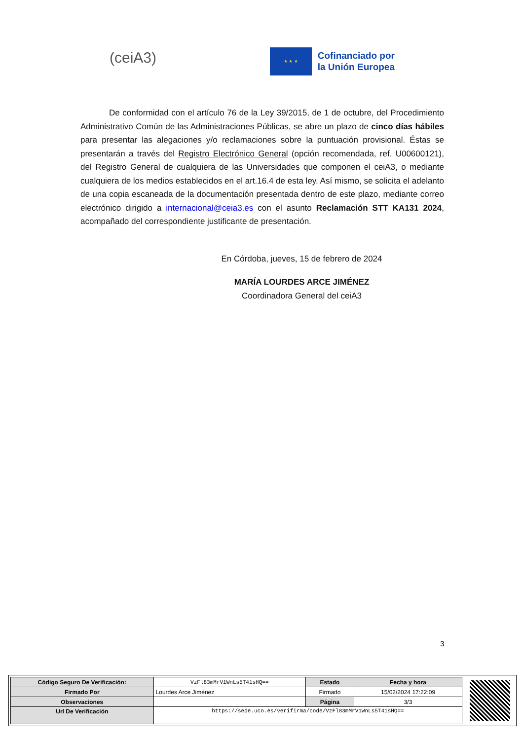(ceiA3)
★ ★ ★
Cofinanciado por
la Unión Europea
De conformidad con el artículo 76 de la Ley 39/2015, de 1 de octubre, del Procedimiento Administrativo Común de las Administraciones Públicas, se abre un plazo de cinco días hábiles para presentar las alegaciones y/o reclamaciones sobre la puntuación provisional. Éstas se presentarán a través del Registro Electrónico General (opción recomendada, ref. U00600121), del Registro General de cualquiera de las Universidades que componen el ceiA3, o mediante cualquiera de los medios establecidos en el art.16.4 de esta ley. Así mismo, se solicita el adelanto de una copia escaneada de la documentación presentada dentro de este plazo, mediante correo electrónico dirigido a internacional@ceia3.es con el asunto Reclamación STT KA131 2024, acompañado del correspondiente justificante de presentación.
En Córdoba, jueves, 15 de febrero de 2024
MARÍA LOURDES ARCE JIMÉNEZ
Coordinadora General del ceiA3
3
| Código Seguro De Verificación: | VzFl83mMrV1WnLs5T41sHQ== | Estado | Fecha y hora |
| Firmado Por | Lourdes Arce Jiménez | Firmado | 15/02/2024 17:22:09 |
| Observaciones | | Página | 3/3 |
| Url De Verificación | https://sede.uco.es/verifirma/code/VzFl83mMrV1WnLs5T41sHQ== | | |